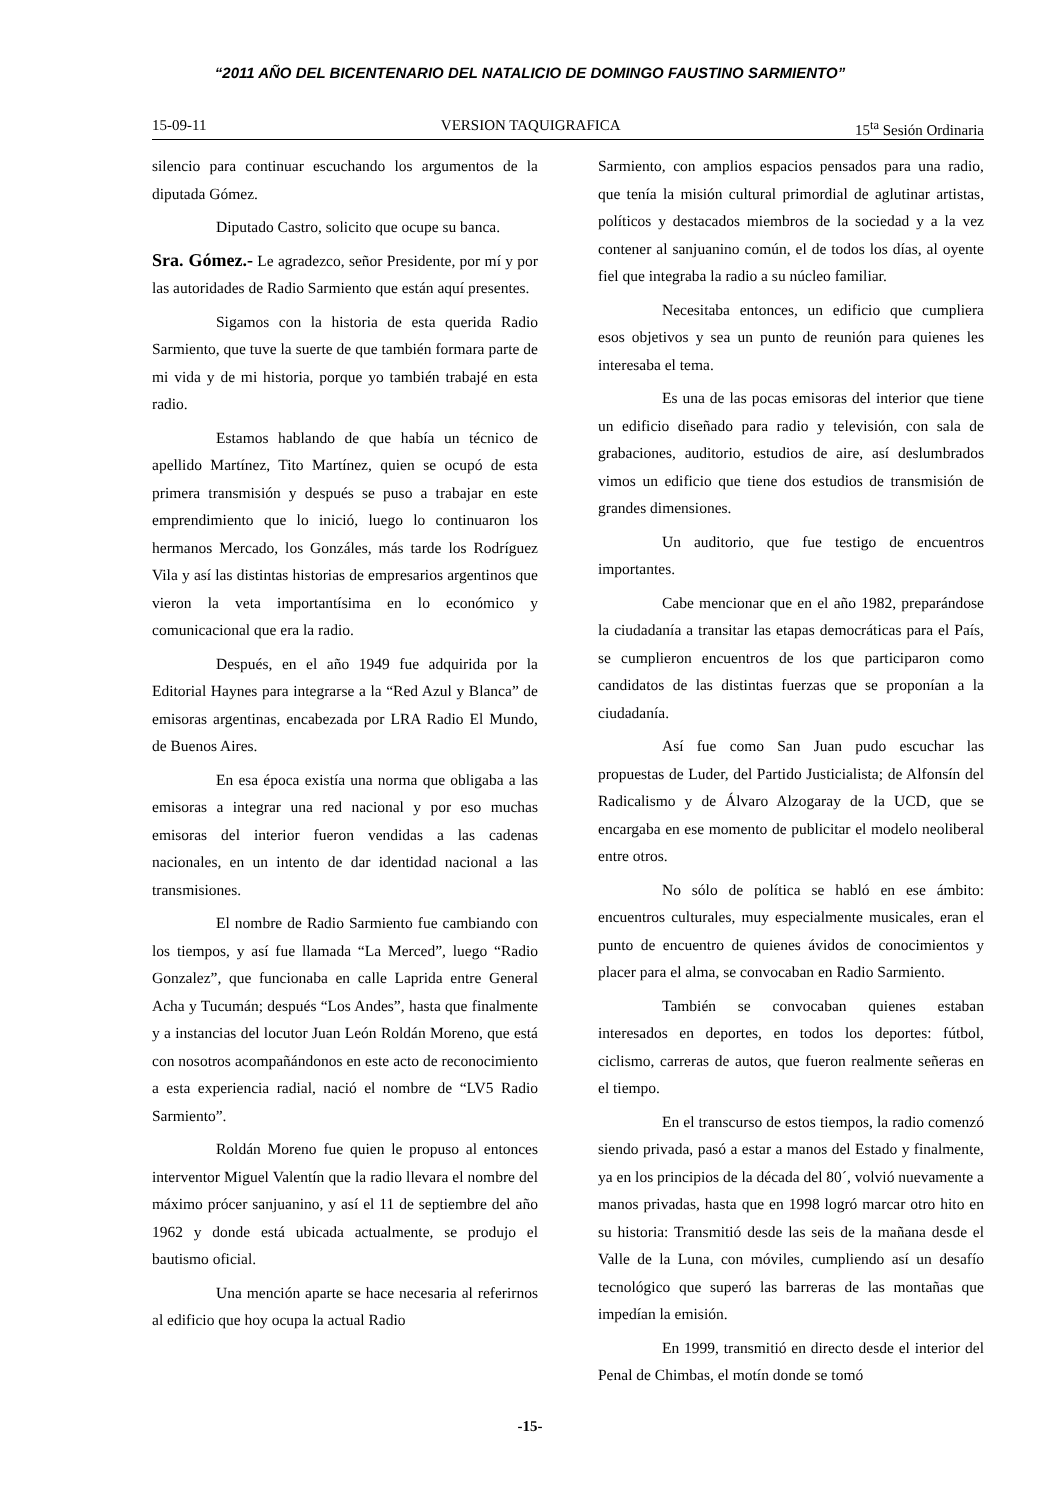“2011 AÑO DEL BICENTENARIO DEL NATALICIO DE DOMINGO FAUSTINO SARMIENTO”
15-09-11 VERSION TAQUIGRAFICA 15<sup>ta</sup> Sesión Ordinaria
silencio para continuar escuchando los argumentos de la diputada Gómez.
Diputado Castro, solicito que ocupe su banca.
Sra. Gómez.- Le agradezco, señor Presidente, por mí y por las autoridades de Radio Sarmiento que están aquí presentes.
Sigamos con la historia de esta querida Radio Sarmiento, que tuve la suerte de que también formara parte de mi vida y de mi historia, porque yo también trabajé en esta radio.
Estamos hablando de que había un técnico de apellido Martínez, Tito Martínez, quien se ocupó de esta primera transmisión y después se puso a trabajar en este emprendimiento que lo inició, luego lo continuaron los hermanos Mercado, los Gonzáles, más tarde los Rodríguez Vila y así las distintas historias de empresarios argentinos que vieron la veta importantísima en lo económico y comunicacional que era la radio.
Después, en el año 1949 fue adquirida por la Editorial Haynes para integrarse a la “Red Azul y Blanca” de emisoras argentinas, encabezada por LRA Radio El Mundo, de Buenos Aires.
En esa época existía una norma que obligaba a las emisoras a integrar una red nacional y por eso muchas emisoras del interior fueron vendidas a las cadenas nacionales, en un intento de dar identidad nacional a las transmisiones.
El nombre de Radio Sarmiento fue cambiando con los tiempos, y así fue llamada “La Merced”, luego “Radio Gonzalez”, que funcionaba en calle Laprida entre General Acha y Tucumán; después “Los Andes”, hasta que finalmente y a instancias del locutor Juan León Roldán Moreno, que está con nosotros acompañándonos en este acto de reconocimiento a esta experiencia radial, nació el nombre de “LV5 Radio Sarmiento”.
Roldán Moreno fue quien le propuso al entonces interventor Miguel Valentín que la radio llevara el nombre del máximo prócer sanjuanino, y así el 11 de septiembre del año 1962 y donde está ubicada actualmente, se produjo el bautismo oficial.
Una mención aparte se hace necesaria al referirnos al edificio que hoy ocupa la actual Radio
Sarmiento, con amplios espacios pensados para una radio, que tenía la misión cultural primordial de aglutinar artistas, políticos y destacados miembros de la sociedad y a la vez contener al sanjuanino común, el de todos los días, al oyente fiel que integraba la radio a su núcleo familiar.
Necesitaba entonces, un edificio que cumpliera esos objetivos y sea un punto de reunión para quienes les interesaba el tema.
Es una de las pocas emisoras del interior que tiene un edificio diseñado para radio y televisión, con sala de grabaciones, auditorio, estudios de aire, así deslumbrados vimos un edificio que tiene dos estudios de transmisión de grandes dimensiones.
Un auditorio, que fue testigo de encuentros importantes.
Cabe mencionar que en el año 1982, preparándose la ciudadanía a transitar las etapas democráticas para el País, se cumplieron encuentros de los que participaron como candidatos de las distintas fuerzas que se proponían a la ciudadanía.
Así fue como San Juan pudo escuchar las propuestas de Luder, del Partido Justicialista; de Alfonsín del Radicalismo y de Álvaro Alzogaray de la UCD, que se encargaba en ese momento de publicitar el modelo neoliberal entre otros.
No sólo de política se habló en ese ámbito: encuentros culturales, muy especialmente musicales, eran el punto de encuentro de quienes ávidos de conocimientos y placer para el alma, se convocaban en Radio Sarmiento.
También se convocaban quienes estaban interesados en deportes, en todos los deportes: fútbol, ciclismo, carreras de autos, que fueron realmente señeras en el tiempo.
En el transcurso de estos tiempos, la radio comenzó siendo privada, pasó a estar a manos del Estado y finalmente, ya en los principios de la década del 80´, volvió nuevamente a manos privadas, hasta que en 1998 logró marcar otro hito en su historia: Transmitió desde las seis de la mañana desde el Valle de la Luna, con móviles, cumpliendo así un desafío tecnológico que superó las barreras de las montañas que impedían la emisión.
En 1999, transmitió en directo desde el interior del Penal de Chimbas, el motín donde se tomó
-15-